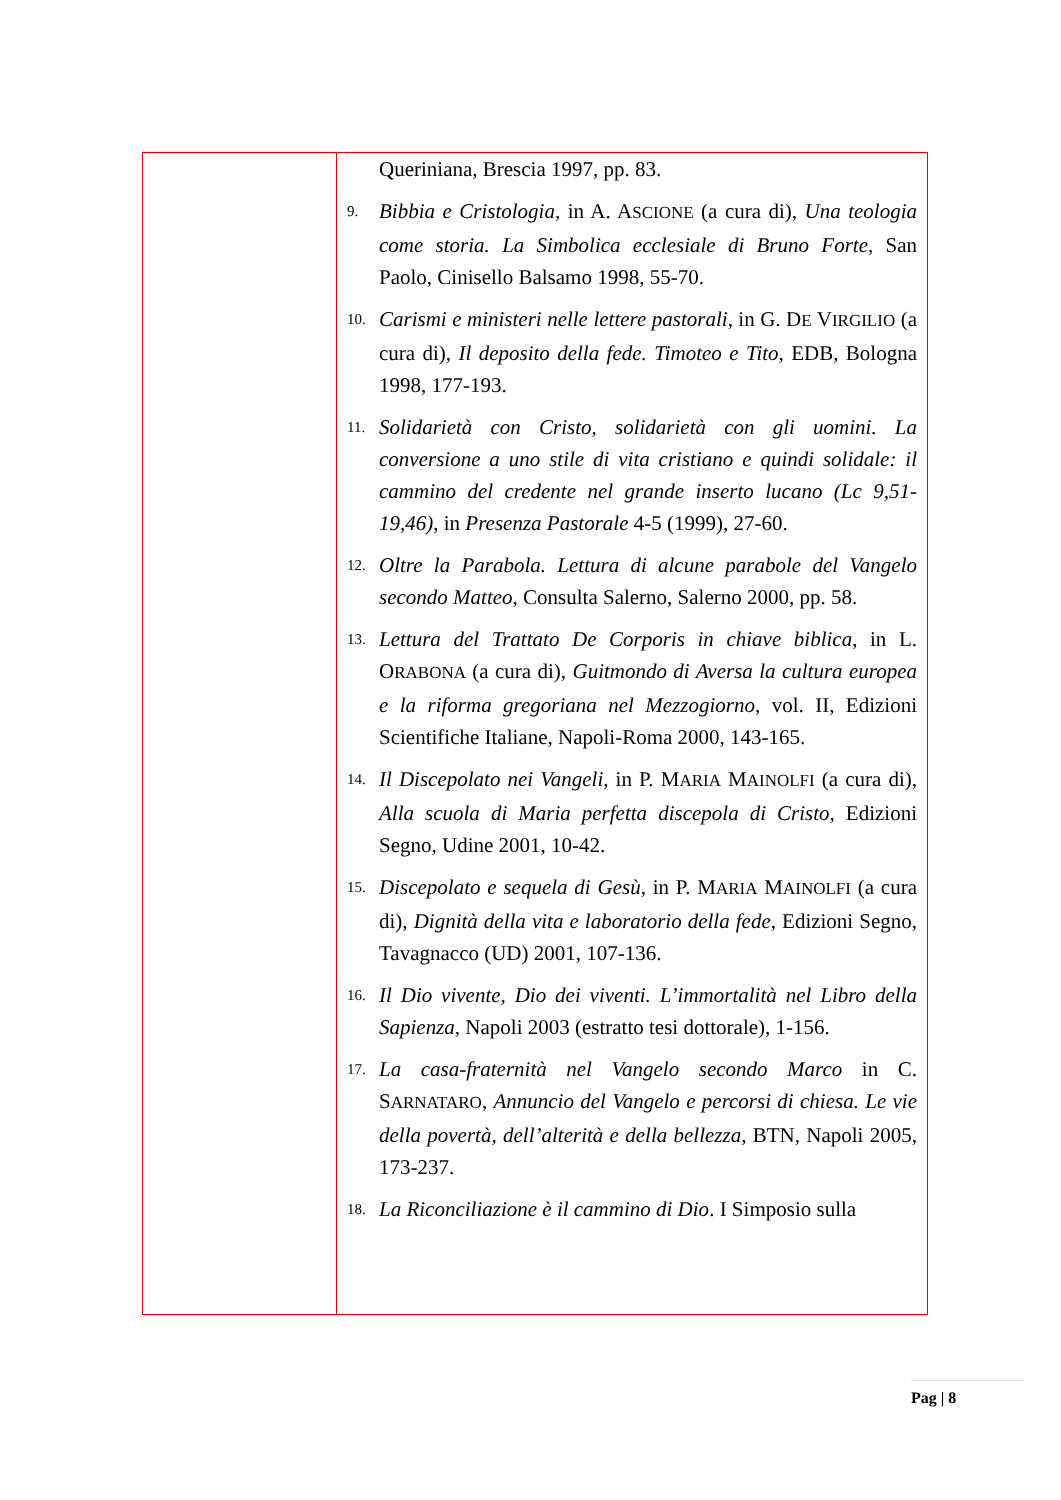| | Queriniana, Brescia 1997, pp. 83. 9. Bibbia e Cristologia , in A. A SCIONE (a cura di), Una teologia come storia. La Simbolica ecclesiale di Bruno Forte , San Paolo, Cinisello Balsamo 1998, 55-70. 10. Carismi e ministeri nelle lettere pastorali , in G. D E V IRGILIO (a cura di), Il deposito della fede. Timoteo e Tito , EDB, Bologna 1998, 177-193. 11. Solidarietà con Cristo, solidarietà con gli uomini. La conversione a uno stile di vita cristiano e quindi solidale: il cammino del credente nel grande inserto lucano (Lc 9,51-19,46) , in Presenza Pastorale 4-5 (1999), 27-60. 12. Oltre la Parabola. Lettura di alcune parabole del Vangelo secondo Matteo , Consulta Salerno, Salerno 2000, pp. 58. 13. Lettura del Trattato De Corporis in chiave biblica , in L. O RABONA (a cura di), Guitmondo di Aversa la cultura europea e la riforma gregoriana nel Mezzogiorno , vol. II, Edizioni Scientifiche Italiane, Napoli-Roma 2000, 143-165. 14. Il Discepolato nei Vangeli , in P. M ARIA M AINOLFI (a cura di), Alla scuola di Maria perfetta discepola di Cristo , Edizioni Segno, Udine 2001, 10-42. 15. Discepolato e sequela di Gesù , in P. M ARIA M AINOLFI (a cura di), Dignità della vita e laboratorio della fede , Edizioni Segno, Tavagnacco (UD) 2001, 107-136. 16. Il Dio vivente, Dio dei viventi. L’immortalità nel Libro della Sapienza , Napoli 2003 (estratto tesi dottorale), 1-156. 17. La casa-fraternità nel Vangelo secondo Marco in C. S ARNATARO , Annuncio del Vangelo e percorsi di chiesa. Le vie della povertà, dell’alterità e della bellezza , BTN, Napoli 2005, 173-237. 18. La Riconciliazione è il cammino di Dio . I Simposio sulla |
Pag | 8